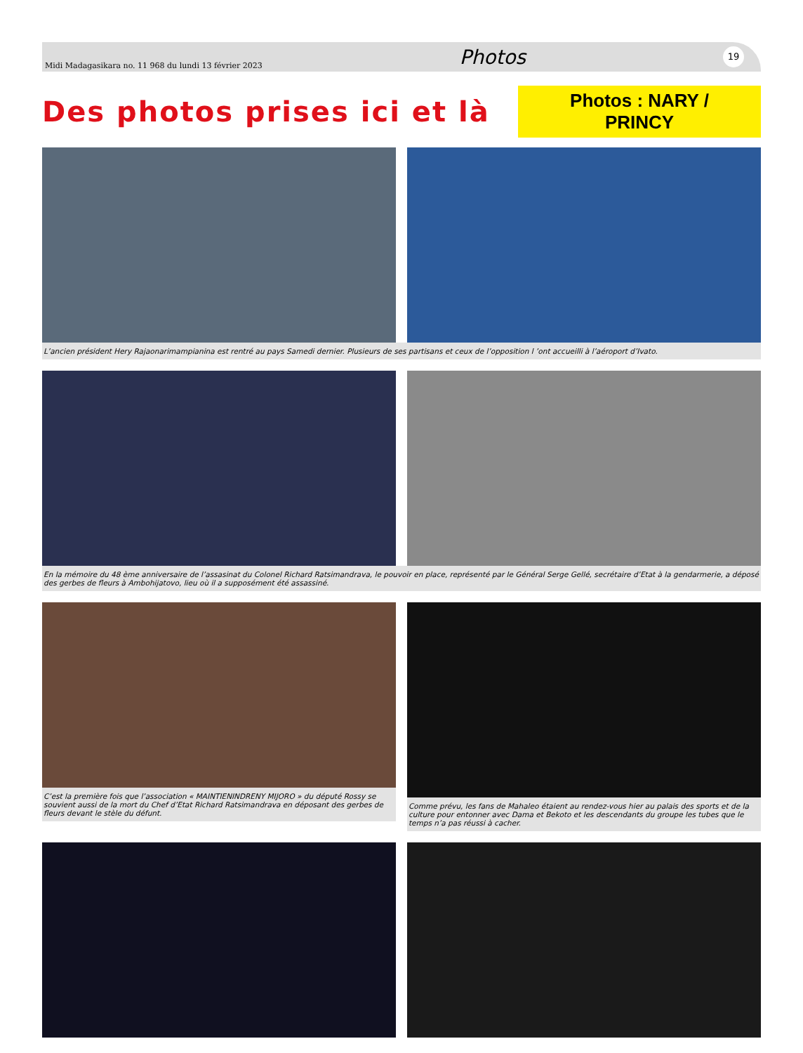Midi Madagasikara no. 11 968 du lundi 13 février 2023 Photos 19
Des photos prises ici et là
Photos : NARY / PRINCY
L’ancien président Hery Rajaonarimampianina est rentré au pays Samedi dernier. Plusieurs de ses partisans et ceux de l’opposition l ’ont accueilli à l’aéroport d’Ivato.
En la mémoire du 48 ème anniversaire de l’assasinat du Colonel Richard Ratsimandrava, le pouvoir en place, représenté par le Général Serge Gellé, secrétaire d’Etat à la gendarmerie, a déposé des gerbes de fleurs à Ambohijatovo, lieu où il a supposément été assassiné.
C’est la première fois que l’association « MAINTIENINDRENY MIJORO » du député Rossy se souvient aussi de la mort du Chef d’Etat Richard Ratsimandrava en déposant des gerbes de fleurs devant le stèle du défunt.
Comme prévu, les fans de Mahaleo étaient au rendez-vous hier au palais des sports et de la culture pour entonner avec Dama et Bekoto et les descendants du groupe les tubes que le temps n’a pas réussi à cacher.